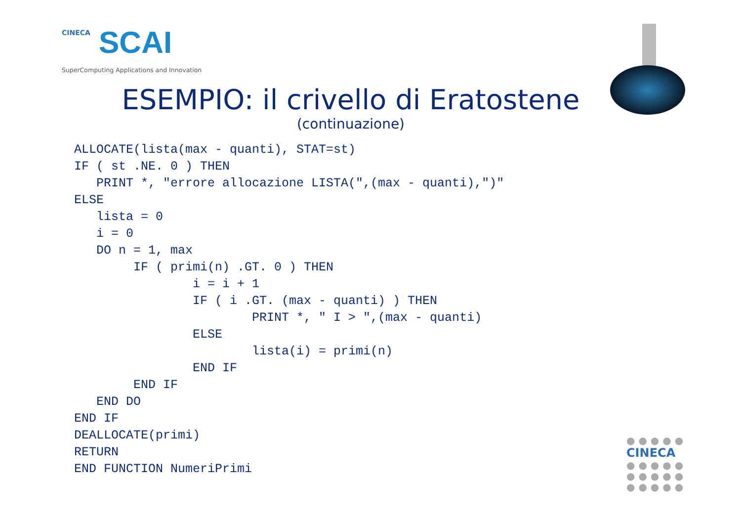CINECA
SCAI
SuperComputing Applications and Innovation
ESEMPIO: il crivello di Eratostene
(continuazione)
ALLOCATE(lista(max - quanti), STAT=st)
IF ( st .NE. 0 ) THEN
   PRINT *, "errore allocazione LISTA(",(max - quanti),")"
ELSE
   lista = 0
   i = 0
   DO n = 1, max
        IF ( primi(n) .GT. 0 ) THEN
                i = i + 1
                IF ( i .GT. (max - quanti) ) THEN
                        PRINT *, " I > ",(max - quanti)
                ELSE
                        lista(i) = primi(n)
                END IF
        END IF
   END DO
END IF
DEALLOCATE(primi)
RETURN
END FUNCTION NumeriPrimi
● ● ● ● ●
CINECA
● ● ● ● ●
● ● ● ● ●
● ● ● ● ●